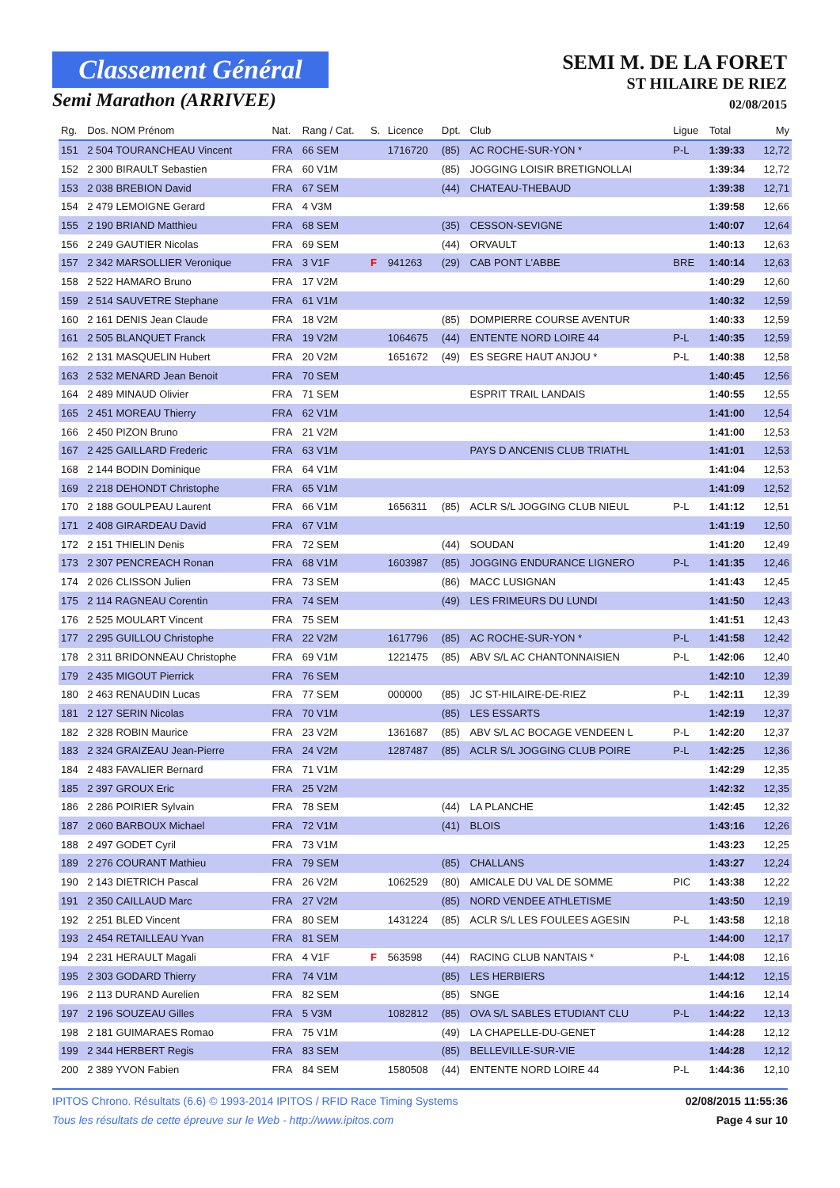Classement Général
Semi Marathon (ARRIVEE)
SEMI M. DE LA FORET
ST HILAIRE DE RIEZ
02/08/2015
| Rg. | Dos. NOM Prénom | Nat. | Rang / Cat. | S. | Licence | Dpt. | Club | Ligue | Total | My |
| --- | --- | --- | --- | --- | --- | --- | --- | --- | --- | --- |
| 151 | 2 504 TOURANCHEAU Vincent | FRA | 66 SEM | | 1716720 | (85) | AC ROCHE-SUR-YON * | P-L | 1:39:33 | 12,72 |
| 152 | 2 300 BIRAULT Sebastien | FRA | 60 V1M | | | (85) | JOGGING LOISIR BRETIGNOLLAI | | 1:39:34 | 12,72 |
| 153 | 2 038 BREBION David | FRA | 67 SEM | | | (44) | CHATEAU-THEBAUD | | 1:39:38 | 12,71 |
| 154 | 2 479 LEMOIGNE Gerard | FRA | 4 V3M | | | | | | 1:39:58 | 12,66 |
| 155 | 2 190 BRIAND Matthieu | FRA | 68 SEM | | | (35) | CESSON-SEVIGNE | | 1:40:07 | 12,64 |
| 156 | 2 249 GAUTIER Nicolas | FRA | 69 SEM | | | (44) | ORVAULT | | 1:40:13 | 12,63 |
| 157 | 2 342 MARSOLLIER Veronique | FRA | 3 V1F | F | 941263 | (29) | CAB PONT L'ABBE | BRE | 1:40:14 | 12,63 |
| 158 | 2 522 HAMARO Bruno | FRA | 17 V2M | | | | | | 1:40:29 | 12,60 |
| 159 | 2 514 SAUVETRE Stephane | FRA | 61 V1M | | | | | | 1:40:32 | 12,59 |
| 160 | 2 161 DENIS Jean Claude | FRA | 18 V2M | | | (85) | DOMPIERRE COURSE AVENTUR | | 1:40:33 | 12,59 |
| 161 | 2 505 BLANQUET Franck | FRA | 19 V2M | | 1064675 | (44) | ENTENTE NORD LOIRE 44 | P-L | 1:40:35 | 12,59 |
| 162 | 2 131 MASQUELIN Hubert | FRA | 20 V2M | | 1651672 | (49) | ES SEGRE HAUT ANJOU * | P-L | 1:40:38 | 12,58 |
| 163 | 2 532 MENARD Jean Benoit | FRA | 70 SEM | | | | | | 1:40:45 | 12,56 |
| 164 | 2 489 MINAUD Olivier | FRA | 71 SEM | | | | ESPRIT TRAIL LANDAIS | | 1:40:55 | 12,55 |
| 165 | 2 451 MOREAU Thierry | FRA | 62 V1M | | | | | | 1:41:00 | 12,54 |
| 166 | 2 450 PIZON Bruno | FRA | 21 V2M | | | | | | 1:41:00 | 12,53 |
| 167 | 2 425 GAILLARD Frederic | FRA | 63 V1M | | | | PAYS D ANCENIS CLUB TRIATHL | | 1:41:01 | 12,53 |
| 168 | 2 144 BODIN Dominique | FRA | 64 V1M | | | | | | 1:41:04 | 12,53 |
| 169 | 2 218 DEHONDT Christophe | FRA | 65 V1M | | | | | | 1:41:09 | 12,52 |
| 170 | 2 188 GOULPEAU Laurent | FRA | 66 V1M | | 1656311 | (85) | ACLR S/L JOGGING CLUB NIEUL | P-L | 1:41:12 | 12,51 |
| 171 | 2 408 GIRARDEAU David | FRA | 67 V1M | | | | | | 1:41:19 | 12,50 |
| 172 | 2 151 THIELIN Denis | FRA | 72 SEM | | | (44) | SOUDAN | | 1:41:20 | 12,49 |
| 173 | 2 307 PENCREACH Ronan | FRA | 68 V1M | | 1603987 | (85) | JOGGING ENDURANCE LIGNERO | P-L | 1:41:35 | 12,46 |
| 174 | 2 026 CLISSON Julien | FRA | 73 SEM | | | (86) | MACC LUSIGNAN | | 1:41:43 | 12,45 |
| 175 | 2 114 RAGNEAU Corentin | FRA | 74 SEM | | | (49) | LES FRIMEURS DU LUNDI | | 1:41:50 | 12,43 |
| 176 | 2 525 MOULART Vincent | FRA | 75 SEM | | | | | | 1:41:51 | 12,43 |
| 177 | 2 295 GUILLOU Christophe | FRA | 22 V2M | | 1617796 | (85) | AC ROCHE-SUR-YON * | P-L | 1:41:58 | 12,42 |
| 178 | 2 311 BRIDONNEAU Christophe | FRA | 69 V1M | | 1221475 | (85) | ABV S/L AC CHANTONNAISIEN | P-L | 1:42:06 | 12,40 |
| 179 | 2 435 MIGOUT Pierrick | FRA | 76 SEM | | | | | | 1:42:10 | 12,39 |
| 180 | 2 463 RENAUDIN Lucas | FRA | 77 SEM | | 000000 | (85) | JC ST-HILAIRE-DE-RIEZ | P-L | 1:42:11 | 12,39 |
| 181 | 2 127 SERIN Nicolas | FRA | 70 V1M | | | (85) | LES ESSARTS | | 1:42:19 | 12,37 |
| 182 | 2 328 ROBIN Maurice | FRA | 23 V2M | | 1361687 | (85) | ABV S/L AC BOCAGE VENDEEN L | P-L | 1:42:20 | 12,37 |
| 183 | 2 324 GRAIZEAU Jean-Pierre | FRA | 24 V2M | | 1287487 | (85) | ACLR S/L JOGGING CLUB POIRE | P-L | 1:42:25 | 12,36 |
| 184 | 2 483 FAVALIER Bernard | FRA | 71 V1M | | | | | | 1:42:29 | 12,35 |
| 185 | 2 397 GROUX Eric | FRA | 25 V2M | | | | | | 1:42:32 | 12,35 |
| 186 | 2 286 POIRIER Sylvain | FRA | 78 SEM | | | (44) | LA PLANCHE | | 1:42:45 | 12,32 |
| 187 | 2 060 BARBOUX Michael | FRA | 72 V1M | | | (41) | BLOIS | | 1:43:16 | 12,26 |
| 188 | 2 497 GODET Cyril | FRA | 73 V1M | | | | | | 1:43:23 | 12,25 |
| 189 | 2 276 COURANT Mathieu | FRA | 79 SEM | | | (85) | CHALLANS | | 1:43:27 | 12,24 |
| 190 | 2 143 DIETRICH Pascal | FRA | 26 V2M | | 1062529 | (80) | AMICALE DU VAL DE SOMME | PIC | 1:43:38 | 12,22 |
| 191 | 2 350 CAILLAUD Marc | FRA | 27 V2M | | | (85) | NORD VENDEE ATHLETISME | | 1:43:50 | 12,19 |
| 192 | 2 251 BLED Vincent | FRA | 80 SEM | | 1431224 | (85) | ACLR S/L LES FOULEES AGESIN | P-L | 1:43:58 | 12,18 |
| 193 | 2 454 RETAILLEAU Yvan | FRA | 81 SEM | | | | | | 1:44:00 | 12,17 |
| 194 | 2 231 HERAULT Magali | FRA | 4 V1F | F | 563598 | (44) | RACING CLUB NANTAIS * | P-L | 1:44:08 | 12,16 |
| 195 | 2 303 GODARD Thierry | FRA | 74 V1M | | | (85) | LES HERBIERS | | 1:44:12 | 12,15 |
| 196 | 2 113 DURAND Aurelien | FRA | 82 SEM | | | (85) | SNGE | | 1:44:16 | 12,14 |
| 197 | 2 196 SOUZEAU Gilles | FRA | 5 V3M | | 1082812 | (85) | OVA S/L SABLES ETUDIANT CLU | P-L | 1:44:22 | 12,13 |
| 198 | 2 181 GUIMARAES Romao | FRA | 75 V1M | | | (49) | LA CHAPELLE-DU-GENET | | 1:44:28 | 12,12 |
| 199 | 2 344 HERBERT Regis | FRA | 83 SEM | | | (85) | BELLEVILLE-SUR-VIE | | 1:44:28 | 12,12 |
| 200 | 2 389 YVON Fabien | FRA | 84 SEM | | 1580508 | (44) | ENTENTE NORD LOIRE 44 | P-L | 1:44:36 | 12,10 |
IPITOS Chrono. Résultats (6.6) © 1993-2014 IPITOS / RFID Race Timing Systems 02/08/2015 11:55:36
Tous les résultats de cette épreuve sur le Web - http://www.ipitos.com Page 4 sur 10